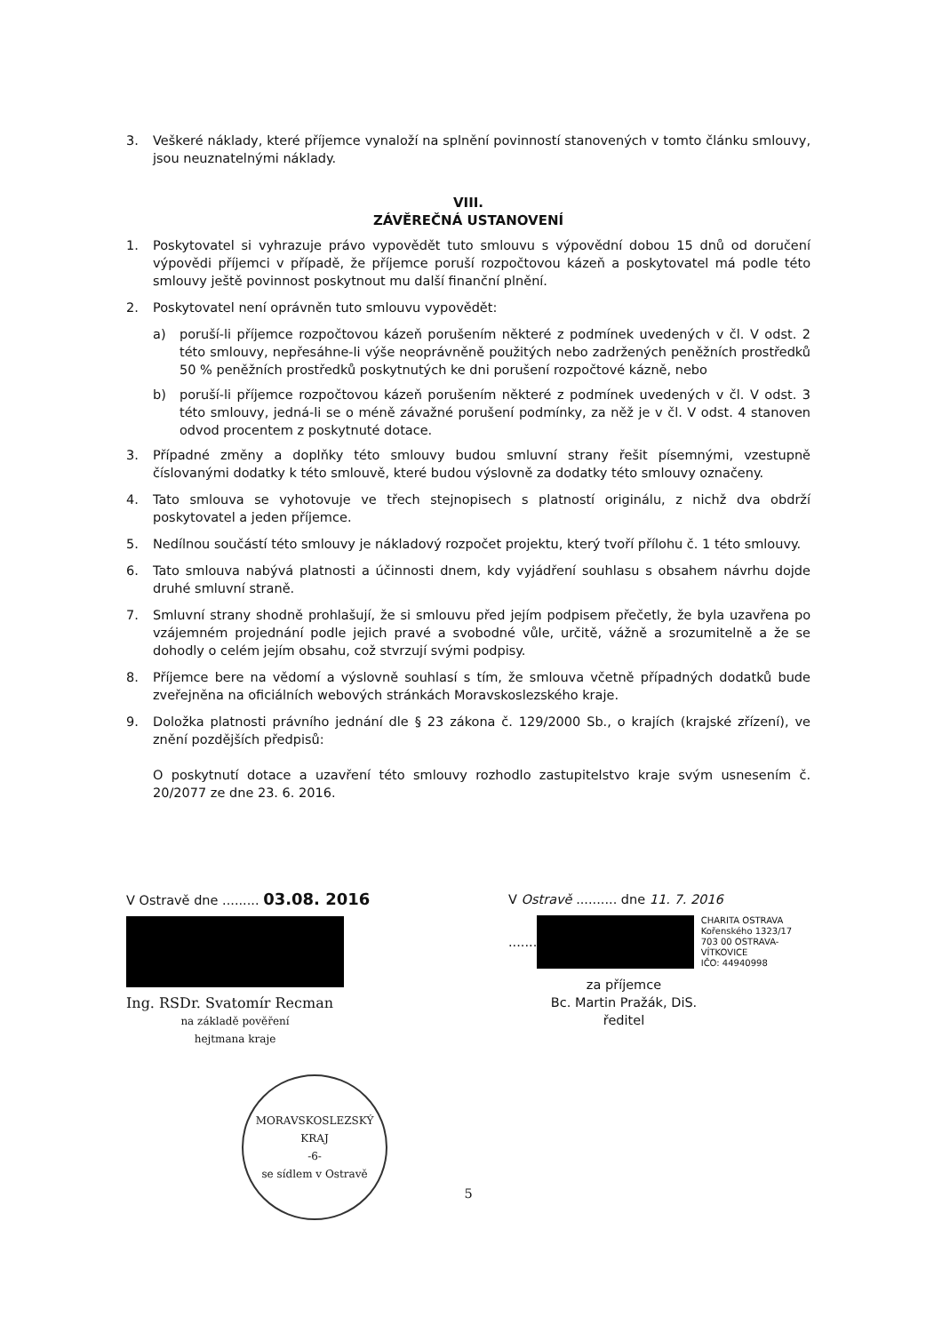3. Veškeré náklady, které příjemce vynaloží na splnění povinností stanovených v tomto článku smlouvy, jsou neuznatelnými náklady.
VIII.
ZÁVĚREČNÁ USTANOVENÍ
1. Poskytovatel si vyhrazuje právo vypovědět tuto smlouvu s výpovědní dobou 15 dnů od doručení výpovědi příjemci v případě, že příjemce poruší rozpočtovou kázeň a poskytovatel má podle této smlouvy ještě povinnost poskytnout mu další finanční plnění.
2. Poskytovatel není oprávněn tuto smlouvu vypovědět:
a) poruší-li příjemce rozpočtovou kázeň porušením některé z podmínek uvedených v čl. V odst. 2 této smlouvy, nepřesáhne-li výše neoprávněně použitých nebo zadržených peněžních prostředků 50 % peněžních prostředků poskytnutých ke dni porušení rozpočtové kázně, nebo
b) poruší-li příjemce rozpočtovou kázeň porušením některé z podmínek uvedených v čl. V odst. 3 této smlouvy, jedná-li se o méně závažné porušení podmínky, za něž je v čl. V odst. 4 stanoven odvod procentem z poskytnuté dotace.
3. Případné změny a doplňky této smlouvy budou smluvní strany řešit písemnými, vzestupně číslovanými dodatky k této smlouvě, které budou výslovně za dodatky této smlouvy označeny.
4. Tato smlouva se vyhotovuje ve třech stejnopisech s platností originálu, z nichž dva obdrží poskytovatel a jeden příjemce.
5. Nedílnou součástí této smlouvy je nákladový rozpočet projektu, který tvoří přílohu č. 1 této smlouvy.
6. Tato smlouva nabývá platnosti a účinnosti dnem, kdy vyjádření souhlasu s obsahem návrhu dojde druhé smluvní straně.
7. Smluvní strany shodně prohlašují, že si smlouvu před jejím podpisem přečetly, že byla uzavřena po vzájemném projednání podle jejich pravé a svobodné vůle, určitě, vážně a srozumitelně a že se dohodly o celém jejím obsahu, což stvrzují svými podpisy.
8. Příjemce bere na vědomí a výslovně souhlasí s tím, že smlouva včetně případných dodatků bude zveřejněna na oficiálních webových stránkách Moravskoslezského kraje.
9. Doložka platnosti právního jednání dle § 23 zákona č. 129/2000 Sb., o krajích (krajské zřízení), ve znění pozdějších předpisů:
O poskytnutí dotace a uzavření této smlouvy rozhodlo zastupitelstvo kraje svým usnesením č. 20/2077 ze dne 23. 6. 2016.
V Ostravě dne ......... 03.08. 2016
Ing. RSDr. Svatomír Recman
na základě pověření
hejtmana kraje
MORAVSKOSLEZSKÝ KRAJ
-6-
se sídlem v Ostravě
V Ostravě .......... dne 11. 7. 2016
.......
CHARITA OSTRAVA
Kořenského 1323/17
703 00 OSTRAVA-VÍTKOVICE
IČO: 44940998
za příjemce
Bc. Martin Pražák, DiS.
ředitel
5